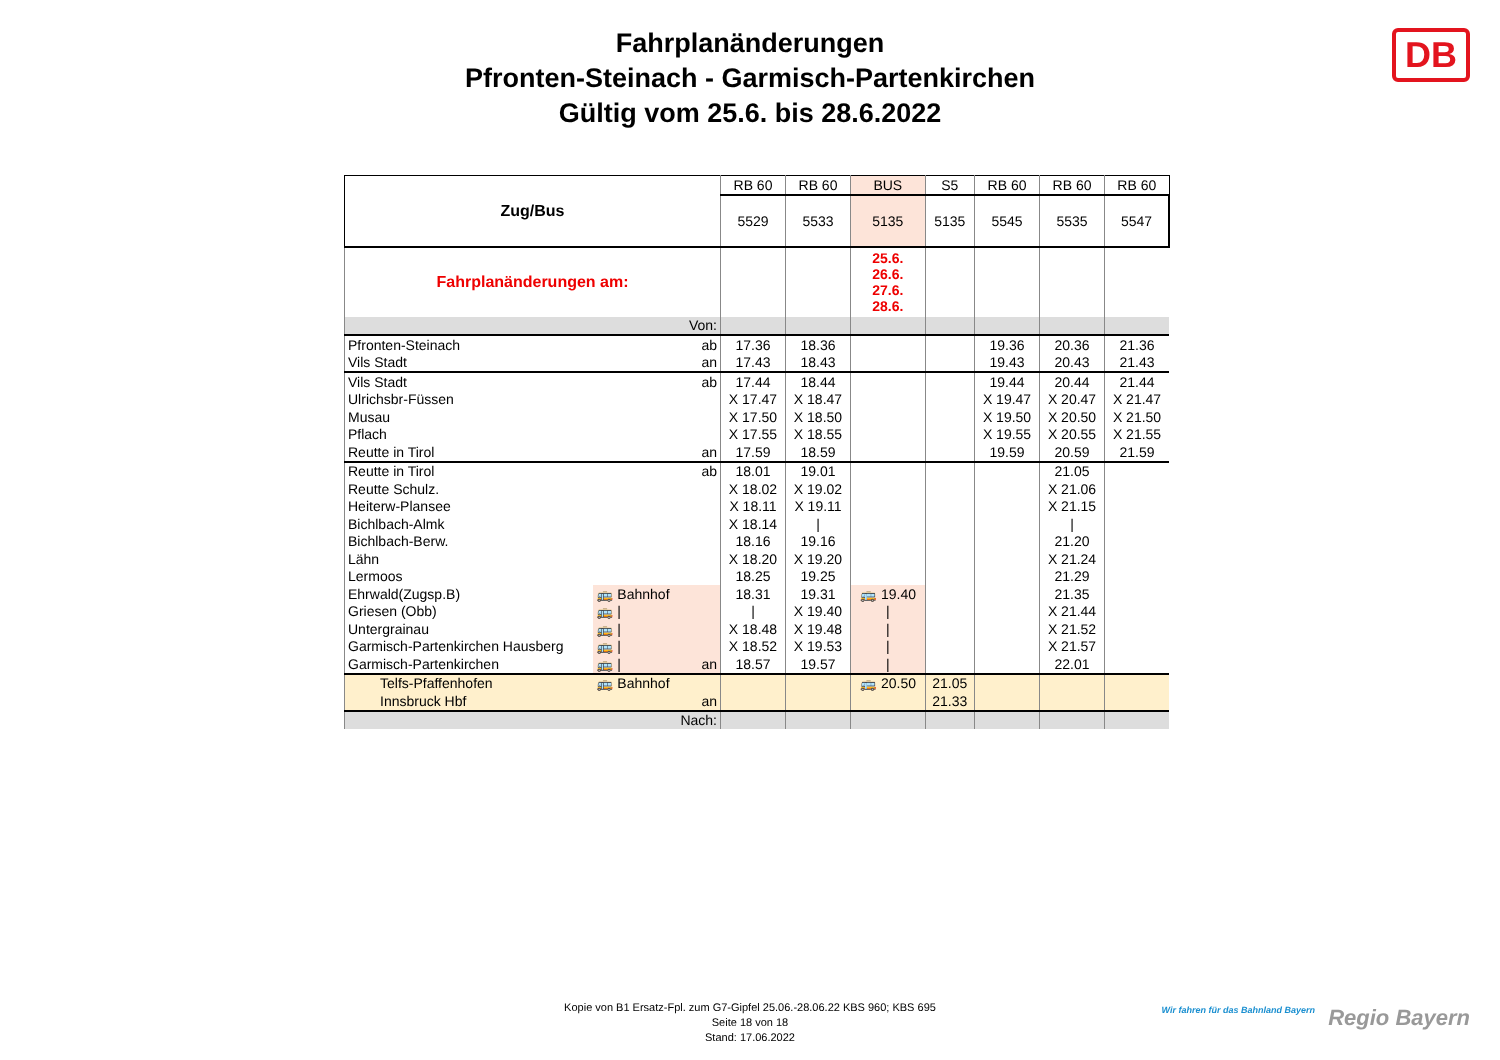DB
Fahrplanänderungen
Pfronten-Steinach - Garmisch-Partenkirchen
Gültig vom 25.6. bis 28.6.2022
| Zug/Bus | | | RB 60 | RB 60 | BUS | S5 | RB 60 | RB 60 | RB 60 |
| --- | --- | --- | --- | --- | --- | --- | --- | --- | --- |
| | | | 5529 | 5533 | 5135 | 5135 | 5545 | 5535 | 5547 |
| Fahrplanänderungen am: | | | | | 25.6. 26.6. 27.6. 28.6. | | | | |
| Von: | | | | | | | | | |
| Pfronten-Steinach | | ab | 17.36 | 18.36 | | | 19.36 | 20.36 | 21.36 |
| Vils Stadt | | an | 17.43 | 18.43 | | | 19.43 | 20.43 | 21.43 |
| Vils Stadt | | ab | 17.44 | 18.44 | | | 19.44 | 20.44 | 21.44 |
| Ulrichsbr-Füssen | | | X 17.47 | X 18.47 | | | X 19.47 | X 20.47 | X 21.47 |
| Musau | | | X 17.50 | X 18.50 | | | X 19.50 | X 20.50 | X 21.50 |
| Pflach | | | X 17.55 | X 18.55 | | | X 19.55 | X 20.55 | X 21.55 |
| Reutte in Tirol | | an | 17.59 | 18.59 | | | 19.59 | 20.59 | 21.59 |
| Reutte in Tirol | | ab | 18.01 | 19.01 | | | | 21.05 | |
| Reutte Schulz. | | | X 18.02 | X 19.02 | | | | X 21.06 | |
| Heiterw-Plansee | | | X 18.11 | X 19.11 | | | | X 21.15 | |
| Bichlbach-Almk | | | X 18.14 | / | | | | / | |
| Bichlbach-Berw. | | | 18.16 | 19.16 | | | | 21.20 | |
| Lähn | | | X 18.20 | X 19.20 | | | | X 21.24 | |
| Lermoos | | | 18.25 | 19.25 | | | | 21.29 | |
| Ehrwald(Zugsp.B) | 🚌 Bahnhof | | 18.31 | 19.31 | 🚌 19.40 | | | 21.35 | |
| Griesen (Obb) | 🚌 / | | / | X 19.40 | / | | | X 21.44 | |
| Untergrainau | 🚌 / | | X 18.48 | X 19.48 | / | | | X 21.52 | |
| Garmisch-Partenkirchen Hausberg | 🚌 / | | X 18.52 | X 19.53 | / | | | X 21.57 | |
| Garmisch-Partenkirchen | 🚌 / | an | 18.57 | 19.57 | / | | | 22.01 | |
| Telfs-Pfaffenhofen | 🚌 Bahnhof | | | | 🚌 20.50 | 21.05 | | | |
| Innsbruck Hbf | | an | | | | 21.33 | | | |
| Nach: | | | | | | | | | |
Kopie von B1 Ersatz-Fpl. zum G7-Gipfel 25.06.-28.06.22 KBS 960; KBS 695
Seite 18 von 18
Stand: 17.06.2022
Wir fahren für das Bahnland Bayern
Regio Bayern